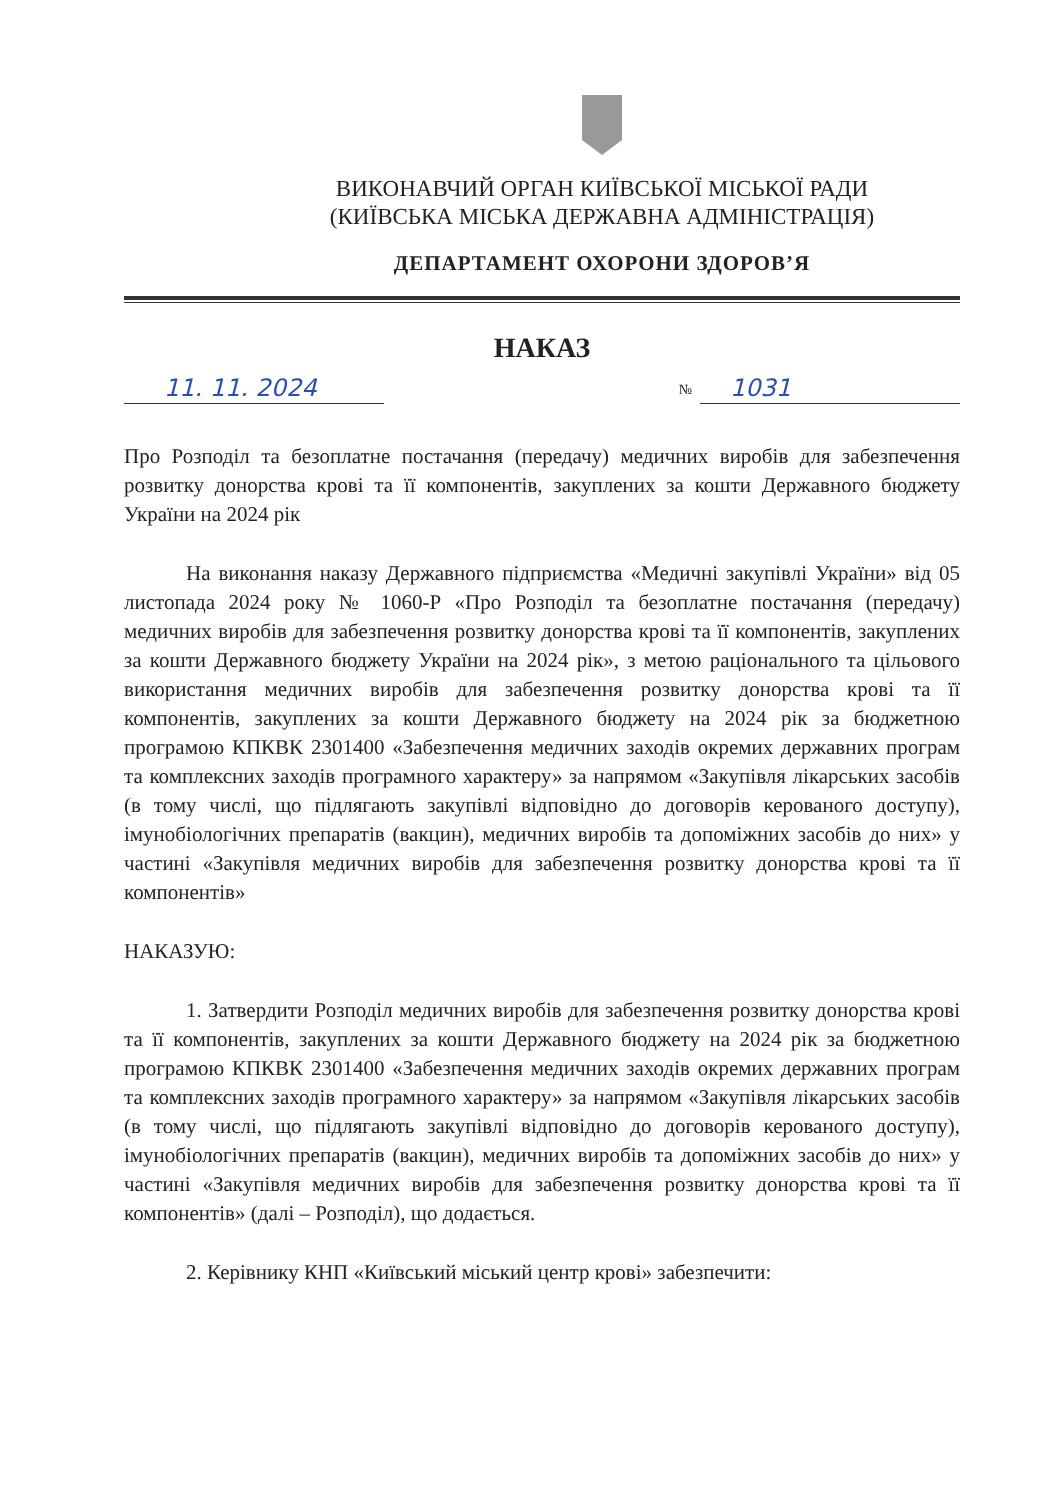ВИКОНАВЧИЙ ОРГАН КИЇВСЬКОЇ МІСЬКОЇ РАДИ
(КИЇВСЬКА МІСЬКА ДЕРЖАВНА АДМІНІСТРАЦІЯ)
ДЕПАРТАМЕНТ ОХОРОНИ ЗДОРОВ’Я
НАКАЗ
11. 11. 2024
№
1031
Про Розподіл та безоплатне постачання (передачу) медичних виробів для забезпечення розвитку донорства крові та її компонентів, закуплених за кошти Державного бюджету України на 2024 рік
На виконання наказу Державного підприємства «Медичні закупівлі України» від 05 листопада 2024 року № 1060-Р «Про Розподіл та безоплатне постачання (передачу) медичних виробів для забезпечення розвитку донорства крові та її компонентів, закуплених за кошти Державного бюджету України на 2024 рік», з метою раціонального та цільового використання медичних виробів для забезпечення розвитку донорства крові та її компонентів, закуплених за кошти Державного бюджету на 2024 рік за бюджетною програмою КПКВК 2301400 «Забезпечення медичних заходів окремих державних програм та комплексних заходів програмного характеру» за напрямом «Закупівля лікарських засобів (в тому числі, що підлягають закупівлі відповідно до договорів керованого доступу), імунобіологічних препаратів (вакцин), медичних виробів та допоміжних засобів до них» у частині «Закупівля медичних виробів для забезпечення розвитку донорства крові та її компонентів»
НАКАЗУЮ:
1. Затвердити Розподіл медичних виробів для забезпечення розвитку донорства крові та її компонентів, закуплених за кошти Державного бюджету на 2024 рік за бюджетною програмою КПКВК 2301400 «Забезпечення медичних заходів окремих державних програм та комплексних заходів програмного характеру» за напрямом «Закупівля лікарських засобів (в тому числі, що підлягають закупівлі відповідно до договорів керованого доступу), імунобіологічних препаратів (вакцин), медичних виробів та допоміжних засобів до них» у частині «Закупівля медичних виробів для забезпечення розвитку донорства крові та її компонентів» (далі – Розподіл), що додається.
2. Керівнику КНП «Київський міський центр крові» забезпечити: